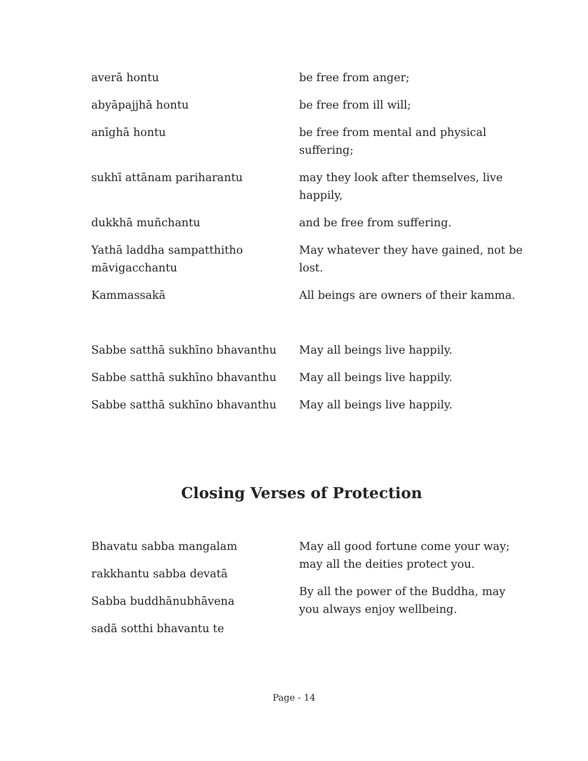| averā hontu | be free from anger; |
| abyāpajjhā hontu | be free from ill will; |
| anīghā hontu | be free from mental and physical suffering; |
| sukhī attānam pariharantu | may they look after themselves, live happily, |
| dukkhā muñchantu | and be free from suffering. |
| Yathā laddha sampatthitho māvigacchantu | May whatever they have gained, not be lost. |
| Kammassakā | All beings are owners of their kamma. |
| Sabbe satthā sukhīno bhavanthu | May all beings live happily. |
| Sabbe satthā sukhīno bhavanthu | May all beings live happily. |
| Sabbe satthā sukhīno bhavanthu | May all beings live happily. |
Closing Verses of Protection
| Bhavatu sabba mangalam rakkhantu sabba devatā Sabba buddhānubhāvena sadā sotthi bhavantu te | May all good fortune come your way; may all the deities protect you. By all the power of the Buddha, may you always enjoy wellbeing. |
Page - 14